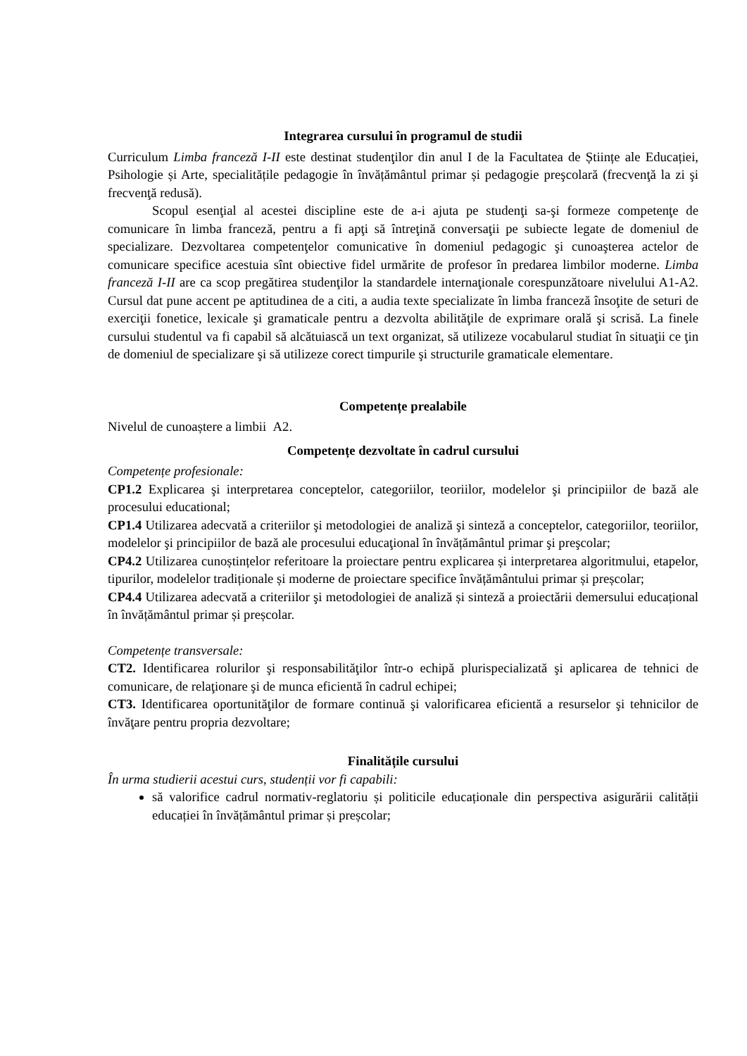Integrarea cursului în programul de studii
Curriculum Limba franceză I-II este destinat studenţilor din anul I de la Facultatea de Științe ale Educației, Psihologie și Arte, specialitățile pedagogie în învățământul primar și pedagogie preşcolară (frecvenţă la zi şi frecvenţă redusă).
Scopul esenţial al acestei discipline este de a-i ajuta pe studenţi sa-şi formeze competenţe de comunicare în limba franceză, pentru a fi apţi să întreţină conversaţii pe subiecte legate de domeniul de specializare. Dezvoltarea competenţelor comunicative în domeniul pedagogic şi cunoaşterea actelor de comunicare specifice acestuia sînt obiective fidel urmărite de profesor în predarea limbilor moderne. Limba franceză I-II are ca scop pregătirea studenţilor la standardele internaţionale corespunzătoare nivelului A1-A2. Cursul dat pune accent pe aptitudinea de a citi, a audia texte specializate în limba franceză însoţite de seturi de exerciţii fonetice, lexicale şi gramaticale pentru a dezvolta abilităţile de exprimare orală şi scrisă. La finele cursului studentul va fi capabil să alcătuiască un text organizat, să utilizeze vocabularul studiat în situaţii ce ţin de domeniul de specializare şi să utilizeze corect timpurile şi structurile gramaticale elementare.
Competențe prealabile
Nivelul de cunoaștere a limbii A2.
Competențe dezvoltate în cadrul cursului
Competențe profesionale:
CP1.2 Explicarea şi interpretarea conceptelor, categoriilor, teoriilor, modelelor şi principiilor de bază ale procesului educational;
CP1.4 Utilizarea adecvată a criteriilor şi metodologiei de analiză şi sinteză a conceptelor, categoriilor, teoriilor, modelelor şi principiilor de bază ale procesului educaţional în învățământul primar şi preşcolar;
CP4.2 Utilizarea cunoștințelor referitoare la proiectare pentru explicarea și interpretarea algoritmului, etapelor, tipurilor, modelelor tradiționale și moderne de proiectare specifice învățământului primar și preșcolar;
CP4.4 Utilizarea adecvată a criteriilor şi metodologiei de analiză și sinteză a proiectării demersului educațional în învățământul primar și preșcolar.
Competențe transversale:
CT2. Identificarea rolurilor şi responsabilităţilor într-o echipă plurispecializată şi aplicarea de tehnici de comunicare, de relaţionare şi de munca eficientă în cadrul echipei;
CT3. Identificarea oportunităţilor de formare continuă şi valorificarea eficientă a resurselor şi tehnicilor de învăţare pentru propria dezvoltare;
Finalitățile cursului
În urma studierii acestui curs, studenții vor fi capabili:
să valorifice cadrul normativ-reglatoriu și politicile educaționale din perspectiva asigurării calității educației în învățământul primar și preșcolar;